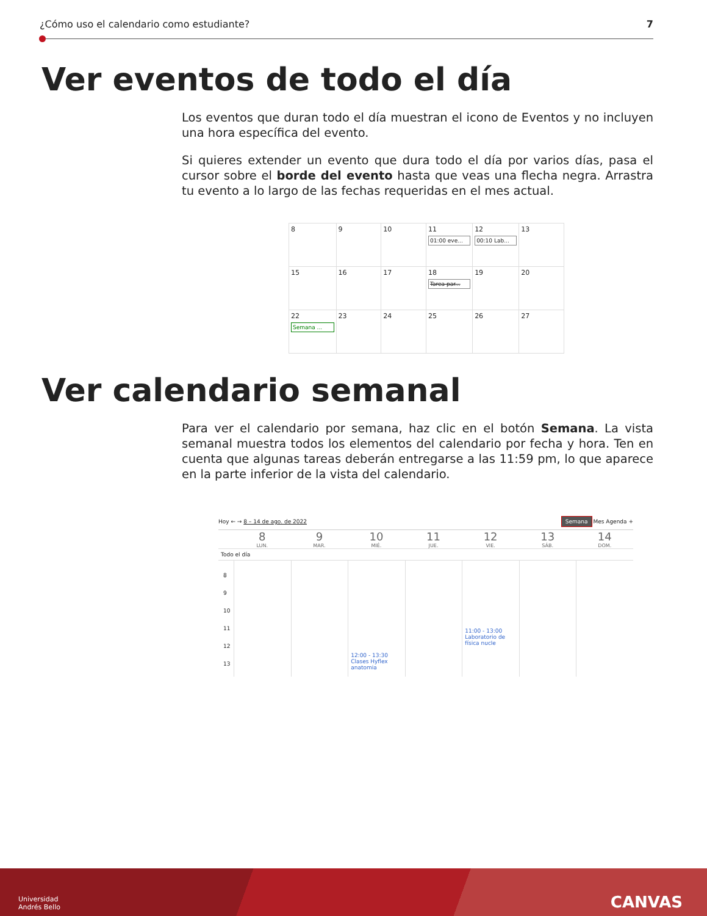¿Cómo uso el calendario como estudiante? 7
Ver eventos de todo el día
Los eventos que duran todo el día muestran el icono de Eventos y no incluyen una hora específica del evento.
Si quieres extender un evento que dura todo el día por varios días, pasa el cursor sobre el borde del evento hasta que veas una flecha negra. Arrastra tu evento a lo largo de las fechas requeridas en el mes actual.
| 8 | 9 | 10 | 11 01:00 eve... | 12 00:10 Lab... | 13 |
| 15 | 16 | 17 | 18 Tarea par... | 19 | 20 |
| 22 Semana ... | 23 | 24 | 25 | 26 | 27 |
Ver calendario semanal
Para ver el calendario por semana, haz clic en el botón Semana. La vista semanal muestra todos los elementos del calendario por fecha y hora. Ten en cuenta que algunas tareas deberán entregarse a las 11:59 pm, lo que aparece en la parte inferior de la vista del calendario.
Hoy ← → 8 – 14 de ago. de 2022 Semana Mes Agenda +
8
LUN.
9
MAR.
10
MIÉ.
11
JUE.
12
VIE.
13
SÁB.
14
DOM.
Todo el día
8
9
10
11
12
13
12:00 - 13:30
Clases Hyflex anatomia
11:00 - 13:00
Laboratorio de física nucle
Universidad
Andrés Bello CANVAS